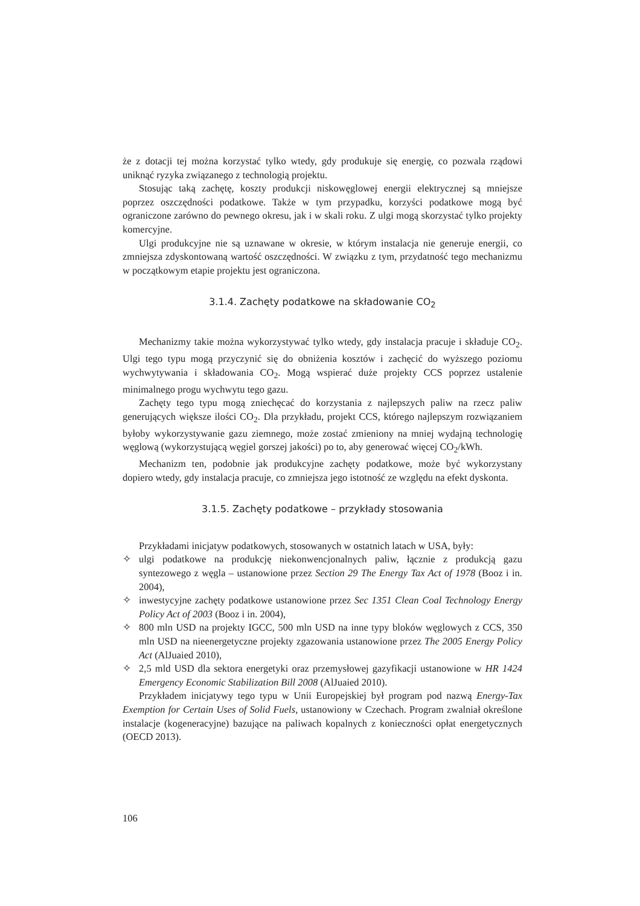że z dotacji tej można korzystać tylko wtedy, gdy produkuje się energię, co pozwala rządowi uniknąć ryzyka związanego z technologią projektu.
Stosując taką zachętę, koszty produkcji niskowęglowej energii elektrycznej są mniejsze poprzez oszczędności podatkowe. Także w tym przypadku, korzyści podatkowe mogą być ograniczone zarówno do pewnego okresu, jak i w skali roku. Z ulgi mogą skorzystać tylko projekty komercyjne.
Ulgi produkcyjne nie są uznawane w okresie, w którym instalacja nie generuje energii, co zmniejsza zdyskontowaną wartość oszczędności. W związku z tym, przydatność tego mechanizmu w początkowym etapie projektu jest ograniczona.
3.1.4. Zachęty podatkowe na składowanie CO<sub>2</sub>
Mechanizmy takie można wykorzystywać tylko wtedy, gdy instalacja pracuje i składuje CO<sub>2</sub>. Ulgi tego typu mogą przyczynić się do obniżenia kosztów i zachęcić do wyższego poziomu wychwytywania i składowania CO<sub>2</sub>. Mogą wspierać duże projekty CCS poprzez ustalenie minimalnego progu wychwytu tego gazu.
Zachęty tego typu mogą zniechęcać do korzystania z najlepszych paliw na rzecz paliw generujących większe ilości CO<sub>2</sub>. Dla przykładu, projekt CCS, którego najlepszym rozwiązaniem byłoby wykorzystywanie gazu ziemnego, może zostać zmieniony na mniej wydajną technologię węglową (wykorzystującą węgiel gorszej jakości) po to, aby generować więcej CO<sub>2</sub>/kWh.
Mechanizm ten, podobnie jak produkcyjne zachęty podatkowe, może być wykorzystany dopiero wtedy, gdy instalacja pracuje, co zmniejsza jego istotność ze względu na efekt dyskonta.
3.1.5. Zachęty podatkowe – przykłady stosowania
Przykładami inicjatyw podatkowych, stosowanych w ostatnich latach w USA, były:
✧ ulgi podatkowe na produkcję niekonwencjonalnych paliw, łącznie z produkcją gazu syntezowego z węgla – ustanowione przez Section 29 The Energy Tax Act of 1978 (Booz i in. 2004),
✧ inwestycyjne zachęty podatkowe ustanowione przez Sec 1351 Clean Coal Technology Energy Policy Act of 2003 (Booz i in. 2004),
✧ 800 mln USD na projekty IGCC, 500 mln USD na inne typy bloków węglowych z CCS, 350 mln USD na nieenergetyczne projekty zgazowania ustanowione przez The 2005 Energy Policy Act (AlJuaied 2010),
✧ 2,5 mld USD dla sektora energetyki oraz przemysłowej gazyfikacji ustanowione w HR 1424 Emergency Economic Stabilization Bill 2008 (AlJuaied 2010).
Przykładem inicjatywy tego typu w Unii Europejskiej był program pod nazwą Energy-Tax Exemption for Certain Uses of Solid Fuels, ustanowiony w Czechach. Program zwalniał określone instalacje (kogeneracyjne) bazujące na paliwach kopalnych z konieczności opłat energetycznych (OECD 2013).
106